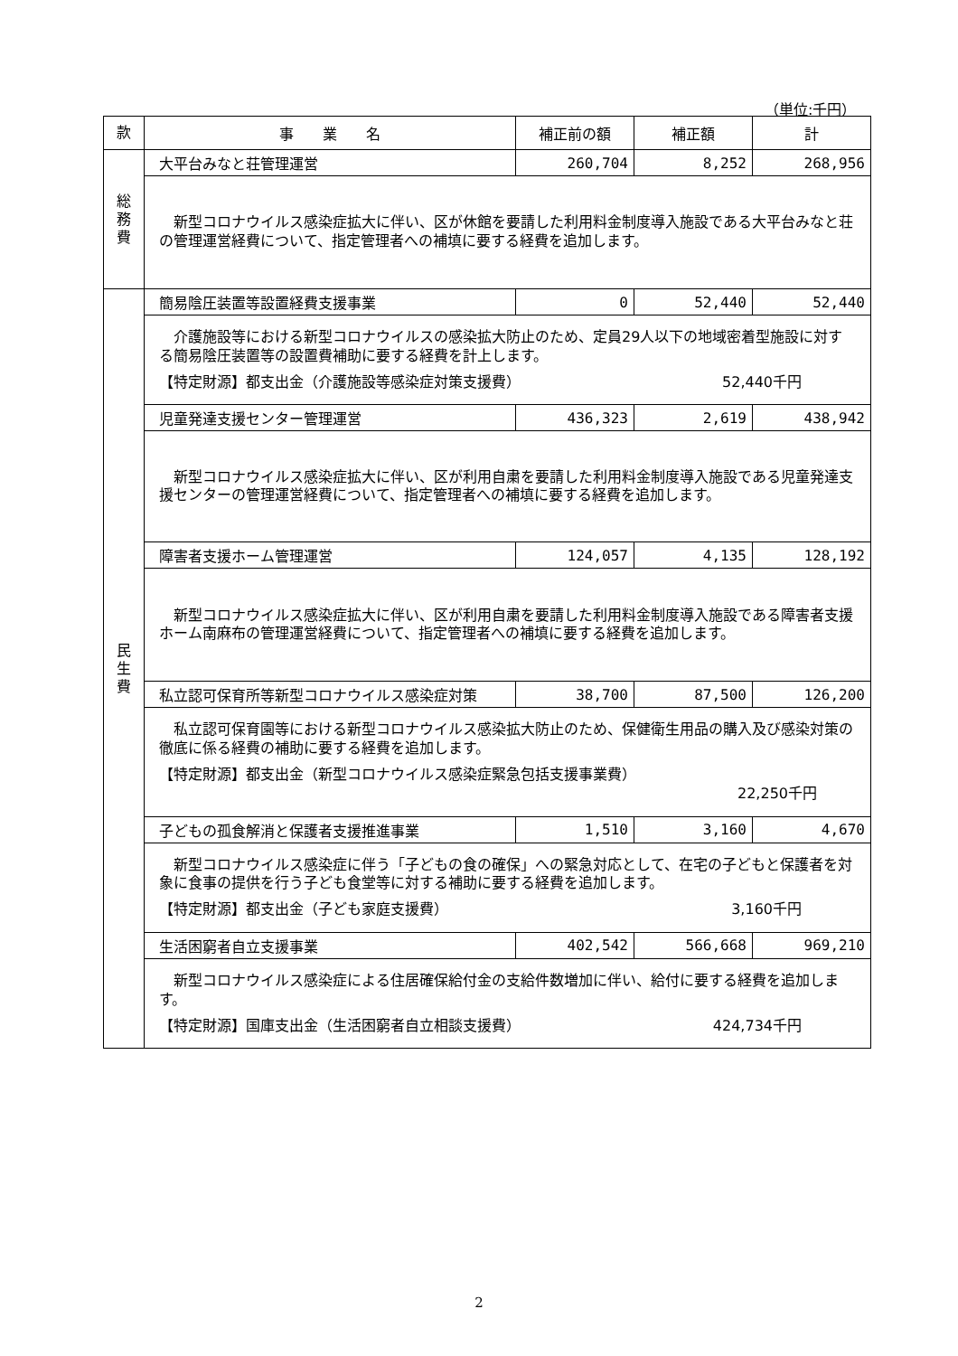（単位:千円）
| 款 | 事 業 名 | 補正前の額 | 補正額 | 計 |
| --- | --- | --- | --- | --- |
| 総 務 費 | 大平台みなと荘管理運営 | 260,704 | 8,252 | 268,956 |
| | 新型コロナウイルス感染症拡大に伴い、区が休館を要請した利用料金制度導入施設である大平台みなと荘の管理運営経費について、指定管理者への補填に要する経費を追加します。 | | | |
| 民 生 費 | 簡易陰圧装置等設置経費支援事業 | 0 | 52,440 | 52,440 |
| | 介護施設等における新型コロナウイルスの感染拡大防止のため、定員29人以下の地域密着型施設に対する簡易陰圧装置等の設置費補助に要する経費を計上します。 【特定財源】都支出金（介護施設等感染症対策支援費） 52,440千円 | | | |
| | 児童発達支援センター管理運営 | 436,323 | 2,619 | 438,942 |
| | 新型コロナウイルス感染症拡大に伴い、区が利用自粛を要請した利用料金制度導入施設である児童発達支援センターの管理運営経費について、指定管理者への補填に要する経費を追加します。 | | | |
| | 障害者支援ホーム管理運営 | 124,057 | 4,135 | 128,192 |
| | 新型コロナウイルス感染症拡大に伴い、区が利用自粛を要請した利用料金制度導入施設である障害者支援ホーム南麻布の管理運営経費について、指定管理者への補填に要する経費を追加します。 | | | |
| | 私立認可保育所等新型コロナウイルス感染症対策 | 38,700 | 87,500 | 126,200 |
| | 私立認可保育園等における新型コロナウイルス感染拡大防止のため、保健衛生用品の購入及び感染対策の徹底に係る経費の補助に要する経費を追加します。 【特定財源】都支出金（新型コロナウイルス感染症緊急包括支援事業費） 22,250千円 | | | |
| | 子どもの孤食解消と保護者支援推進事業 | 1,510 | 3,160 | 4,670 |
| | 新型コロナウイルス感染症に伴う「子どもの食の確保」への緊急対応として、在宅の子どもと保護者を対象に食事の提供を行う子ども食堂等に対する補助に要する経費を追加します。 【特定財源】都支出金（子ども家庭支援費） 3,160千円 | | | |
| | 生活困窮者自立支援事業 | 402,542 | 566,668 | 969,210 |
| | 新型コロナウイルス感染症による住居確保給付金の支給件数増加に伴い、給付に要する経費を追加します。 【特定財源】国庫支出金（生活困窮者自立相談支援費） 424,734千円 | | | |
2